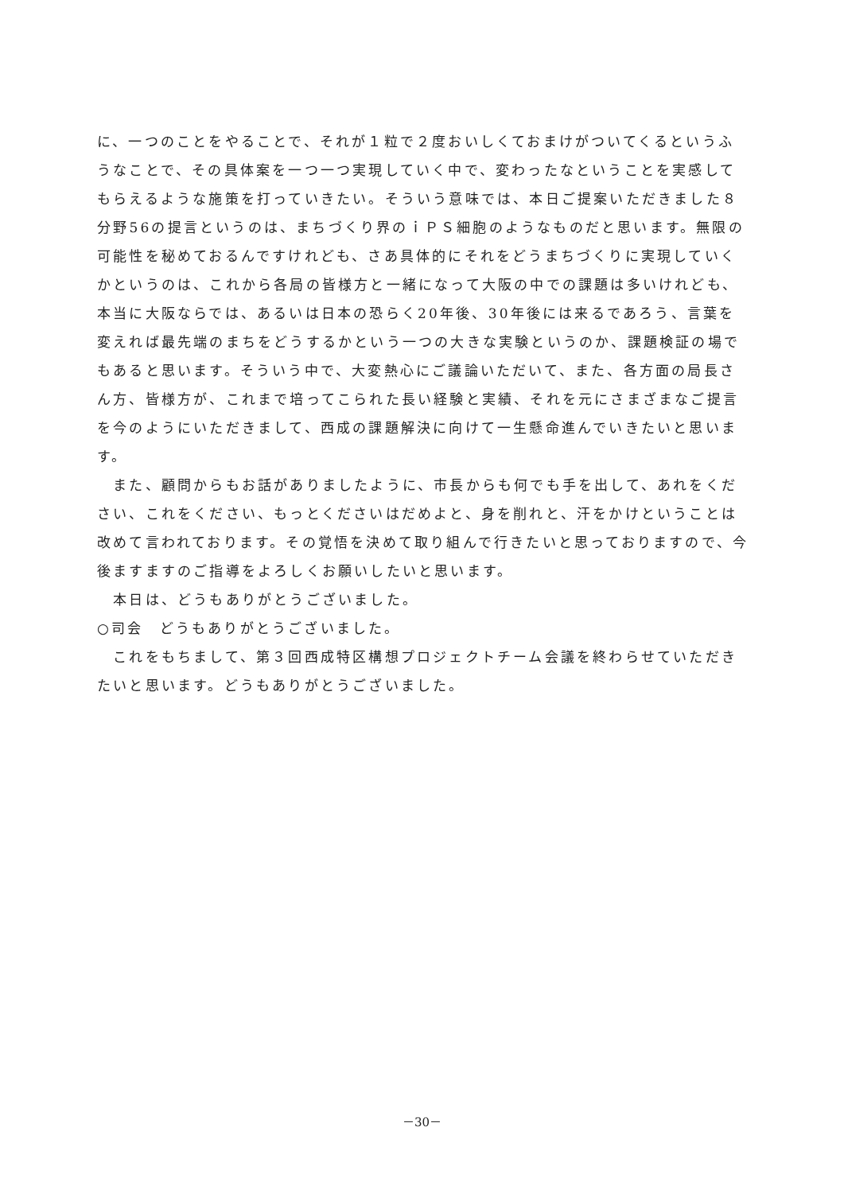に、一つのことをやることで、それが１粒で２度おいしくておまけがついてくるというふうなことで、その具体案を一つ一つ実現していく中で、変わったなということを実感してもらえるような施策を打っていきたい。そういう意味では、本日ご提案いただきました８分野56の提言というのは、まちづくり界のｉＰＳ細胞のようなものだと思います。無限の可能性を秘めておるんですけれども、さあ具体的にそれをどうまちづくりに実現していくかというのは、これから各局の皆様方と一緒になって大阪の中での課題は多いけれども、本当に大阪ならでは、あるいは日本の恐らく20年後、30年後には来るであろう、言葉を変えれば最先端のまちをどうするかという一つの大きな実験というのか、課題検証の場でもあると思います。そういう中で、大変熱心にご議論いただいて、また、各方面の局長さん方、皆様方が、これまで培ってこられた長い経験と実績、それを元にさまざまなご提言を今のようにいただきまして、西成の課題解決に向けて一生懸命進んでいきたいと思います。
　また、顧問からもお話がありましたように、市長からも何でも手を出して、あれをください、これをください、もっとくださいはだめよと、身を削れと、汗をかけということは改めて言われております。その覚悟を決めて取り組んで行きたいと思っておりますので、今後ますますのご指導をよろしくお願いしたいと思います。
　本日は、どうもありがとうございました。
○司会　どうもありがとうございました。
　これをもちまして、第３回西成特区構想プロジェクトチーム会議を終わらせていただきたいと思います。どうもありがとうございました。
－30－